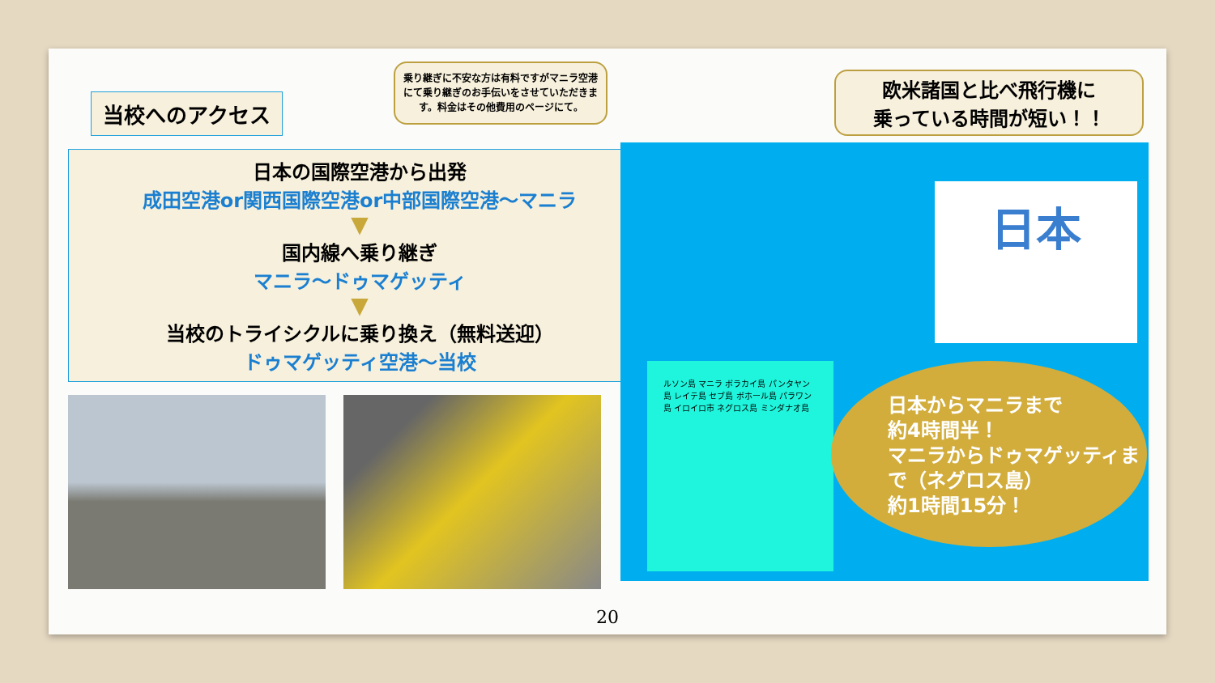当校へのアクセス
乗り継ぎに不安な方は有料ですがマニラ空港にて乗り継ぎのお手伝いをさせていただきます。料金はその他費用のページにて。
日本の国際空港から出発
成田空港or関西国際空港or中部国際空港～マニラ
▼
国内線へ乗り継ぎ
マニラ～ドゥマゲッティ
▼
当校のトライシクルに乗り換え（無料送迎）
ドゥマゲッティ空港～当校
欧米諸国と比べ飛行機に
乗っている時間が短い！！
日本
ルソン島 マニラ ボラカイ島 パンタヤン島 レイテ島 セブ島 ボホール島 パラワン島 イロイロ市 ネグロス島 ミンダナオ島
日本からマニラまで
約4時間半！
マニラからドゥマゲッティまで（ネグロス島）
約1時間15分！
20